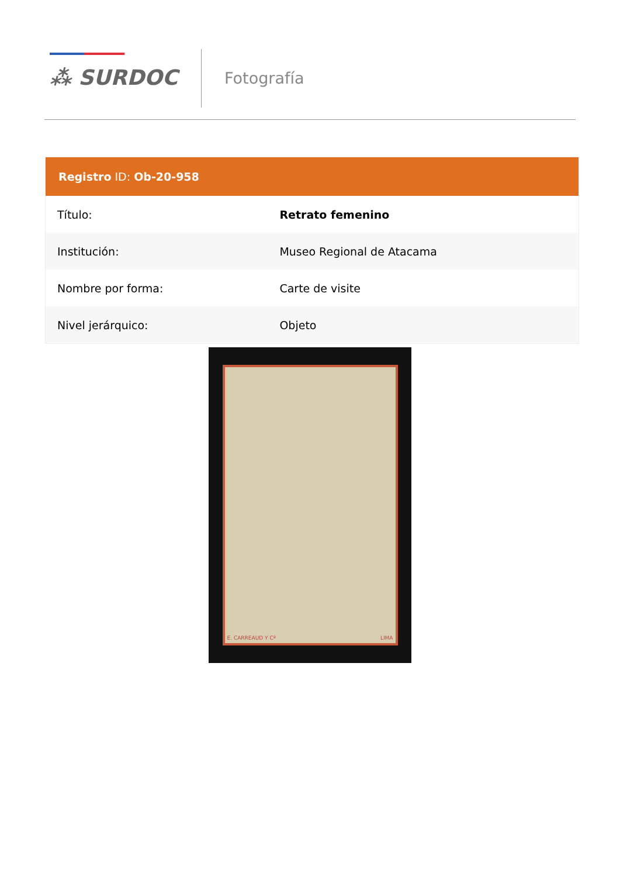⁂ SURDOC Fotografía
| Registro ID: Ob-20-958 | |
| --- | --- |
| Título: | Retrato femenino |
| Institución: | Museo Regional de Atacama |
| Nombre por forma: | Carte de visite |
| Nivel jerárquico: | Objeto |
E. CARREAUD Y Cª LIMA